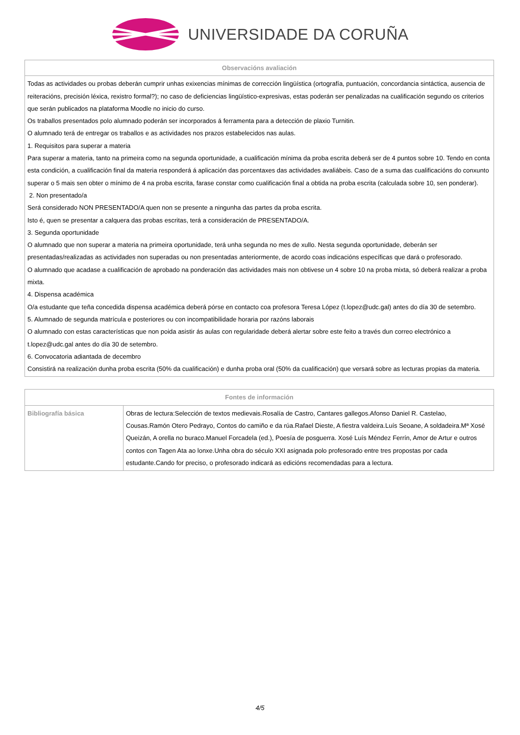UNIVERSIDADE DA CORUÑA
| Observacións avaliación |
| --- |
| Todas as actividades ou probas deberán cumprir unhas exixencias mínimas de corrección lingüística (ortografía, puntuación, concordancia sintáctica, ausencia de reiteracións, precisión léxica, rexistro formal?); no caso de deficiencias lingüístico-expresivas, estas poderán ser penalizadas na cualificación segundo os criterios que serán publicados na plataforma Moodle no inicio do curso. Os traballos presentados polo alumnado poderán ser incorporados á ferramenta para a detección de plaxio Turnitin. O alumnado terá de entregar os traballos e as actividades nos prazos estabelecidos nas aulas. 1. Requisitos para superar a materia Para superar a materia, tanto na primeira como na segunda oportunidade, a cualificación mínima da proba escrita deberá ser de 4 puntos sobre 10. Tendo en conta esta condición, a cualificación final da materia responderá á aplicación das porcentaxes das actividades avaliábeis. Caso de a suma das cualificacións do conxunto superar o 5 mais sen obter o mínimo de 4 na proba escrita, farase constar como cualificación final a obtida na proba escrita (calculada sobre 10, sen ponderar). 2. Non presentado/a Será considerado NON PRESENTADO/A quen non se presente a ningunha das partes da proba escrita. Isto é, quen se presentar a calquera das probas escritas, terá a consideración de PRESENTADO/A. 3. Segunda oportunidade O alumnado que non superar a materia na primeira oportunidade, terá unha segunda no mes de xullo. Nesta segunda oportunidade, deberán ser presentadas/realizadas as actividades non superadas ou non presentadas anteriormente, de acordo coas indicacións específicas que dará o profesorado. O alumnado que acadase a cualificación de aprobado na ponderación das actividades mais non obtivese un 4 sobre 10 na proba mixta, só deberá realizar a proba mixta. 4. Dispensa académica O/a estudante que teña concedida dispensa académica deberá pórse en contacto coa profesora Teresa López (t.lopez@udc.gal) antes do día 30 de setembro. 5. Alumnado de segunda matrícula e posteriores ou con incompatibilidade horaria por razóns laborais O alumnado con estas características que non poida asistir ás aulas con regularidade deberá alertar sobre este feito a través dun correo electrónico a t.lopez@udc.gal antes do día 30 de setembro. 6. Convocatoria adiantada de decembro Consistirá na realización dunha proba escrita (50% da cualificación) e dunha proba oral (50% da cualificación) que versará sobre as lecturas propias da materia. |
| Fontes de información | |
| --- | --- |
| Bibliografía básica | Obras de lectura:Selección de textos medievais.Rosalía de Castro, Cantares gallegos.Afonso Daniel R. Castelao, Cousas.Ramón Otero Pedrayo, Contos do camiño e da rúa.Rafael Dieste, A fiestra valdeira.Luís Seoane, A soldadeira.Mª Xosé Queizán, A orella no buraco.Manuel Forcadela (ed.), Poesía de posguerra. Xosé Luís Méndez Ferrín, Amor de Artur e outros contos con Tagen Ata ao lonxe.Unha obra do século XXI asignada polo profesorado entre tres propostas por cada estudante.Cando for preciso, o profesorado indicará as edicións recomendadas para a lectura. |
4/5